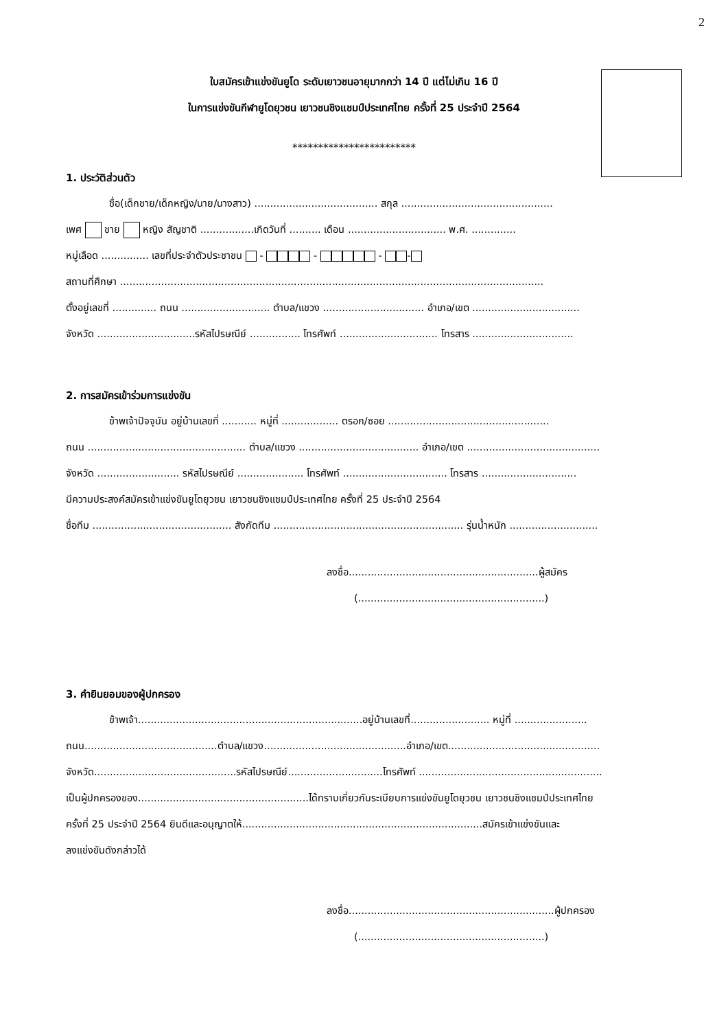2
ใบสมัครเข้าแข่งขันยูโด ระดับเยาวชนอายุมากกว่า 14 ปี แต่ไม่เกิน 16 ปี
ในการแข่งขันกีฬายูโดยุวชน เยาวชนชิงแชมป์ประเทศไทย ครั้งที่ 25 ประจำปี 2564
************************
1. ประวัติส่วนตัว
ชื่อ(เด็กชาย/เด็กหญิง/นาย/นางสาว) ....................................... สกุล ................................................
เพศ ชาย หญิง สัญชาติ .................เกิดวันที่ .......... เดือน ............................... พ.ศ. ..............
หมู่เลือด ............... เลขที่ประจำตัวประชาชน - - - -
สถานที่ศึกษา ......................................................................................................................................
ตั้งอยู่เลขที่ .............. ถนน ............................ ตำบล/แขวง ................................ อำเภอ/เขต ..................................
จังหวัด ...............................รหัสไปรษณีย์ ................ โทรศัพท์ ............................... โทรสาร ................................
2. การสมัครเข้าร่วมการแข่งขัน
ข้าพเจ้าปัจจุบัน อยู่บ้านเลขที่ ........... หมู่ที่ .................. ตรอก/ซอย ...................................................
ถนน .................................................. ตำบล/แขวง ...................................... อำเภอ/เขต ..........................................
จังหวัด .......................... รหัสไปรษณีย์ ..................... โทรศัพท์ ................................. โทรสาร ..............................
มีความประสงค์สมัครเข้าแข่งขันยูโดยุวชน เยาวชนชิงแชมป์ประเทศไทย ครั้งที่ 25 ประจำปี 2564
ชื่อทีม ............................................ สังกัดทีม ............................................................ รุ่นน้ำหนัก ............................
ลงชื่อ............................................................ผู้สมัคร
(...........................................................)
3. คำยินยอมของผู้ปกครอง
ข้าพเจ้า.......................................................................อยู่บ้านเลขที่......................... หมู่ที่ .......................
ถนน..........................................ตำบล/แขวง.............................................อำเภอ/เขต................................................
จังหวัด.............................................รหัสไปรษณีย์..............................โทรศัพท์ ..........................................................
เป็นผู้ปกครองของ......................................................ได้ทราบเกี่ยวกับระเบียบการแข่งขันยูโดยุวชน เยาวชนชิงแชมป์ประเทศไทย
ครั้งที่ 25 ประจำปี 2564 ยินดีและอนุญาตให้............................................................................สมัครเข้าแข่งขันและ
ลงแข่งขันดังกล่าวได้
ลงชื่อ.................................................................ผู้ปกครอง
(...........................................................)